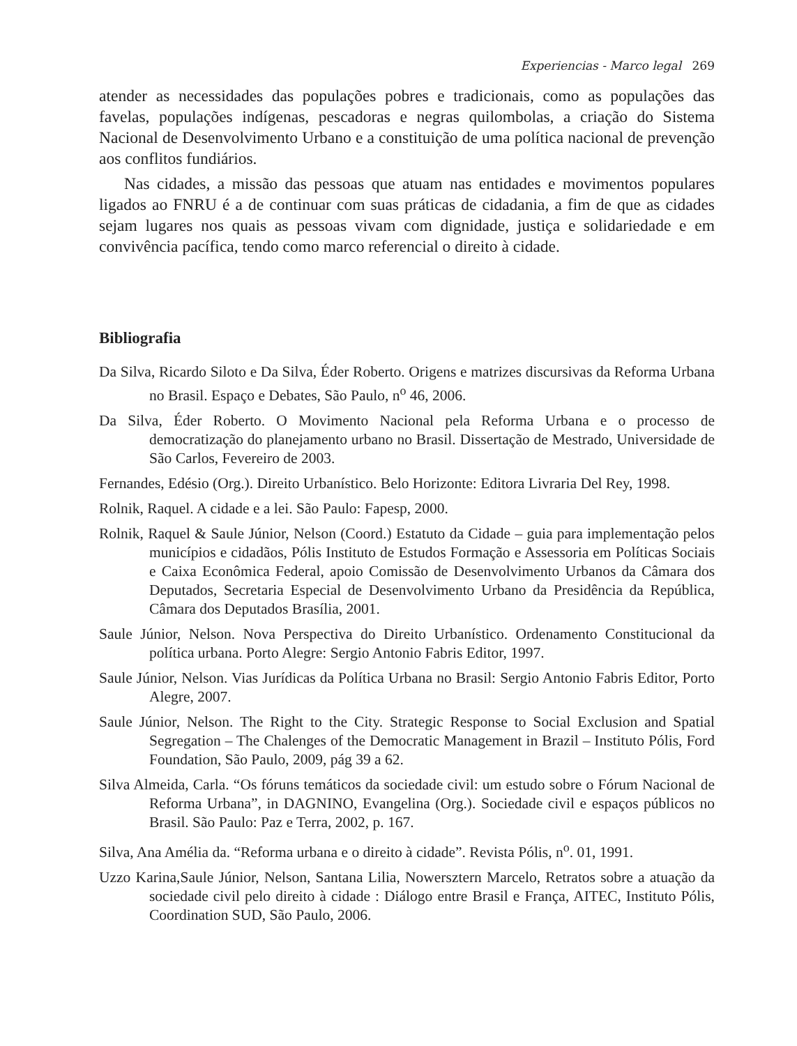Experiencias - Marco legal 269
atender as necessidades das populações pobres e tradicionais, como as populações das favelas, populações indígenas, pescadoras e negras quilombolas, a criação do Sistema Nacional de Desenvolvimento Urbano e a constituição de uma política nacional de prevenção aos conflitos fundiários.
Nas cidades, a missão das pessoas que atuam nas entidades e movimentos populares ligados ao FNRU é a de continuar com suas práticas de cidadania, a fim de que as cidades sejam lugares nos quais as pessoas vivam com dignidade, justiça e solidariedade e em convivência pacífica, tendo como marco referencial o direito à cidade.
Bibliografia
Da Silva, Ricardo Siloto e Da Silva, Éder Roberto. Origens e matrizes discursivas da Reforma Urbana no Brasil. Espaço e Debates, São Paulo, n<sup>o</sup> 46, 2006.
Da Silva, Éder Roberto. O Movimento Nacional pela Reforma Urbana e o processo de democratização do planejamento urbano no Brasil. Dissertação de Mestrado, Universidade de São Carlos, Fevereiro de 2003.
Fernandes, Edésio (Org.). Direito Urbanístico. Belo Horizonte: Editora Livraria Del Rey, 1998.
Rolnik, Raquel. A cidade e a lei. São Paulo: Fapesp, 2000.
Rolnik, Raquel & Saule Júnior, Nelson (Coord.) Estatuto da Cidade – guia para implementação pelos municípios e cidadãos, Pólis Instituto de Estudos Formação e Assessoria em Políticas Sociais e Caixa Econômica Federal, apoio Comissão de Desenvolvimento Urbanos da Câmara dos Deputados, Secretaria Especial de Desenvolvimento Urbano da Presidência da República, Câmara dos Deputados Brasília, 2001.
Saule Júnior, Nelson. Nova Perspectiva do Direito Urbanístico. Ordenamento Constitucional da política urbana. Porto Alegre: Sergio Antonio Fabris Editor, 1997.
Saule Júnior, Nelson. Vias Jurídicas da Política Urbana no Brasil: Sergio Antonio Fabris Editor, Porto Alegre, 2007.
Saule Júnior, Nelson. The Right to the City. Strategic Response to Social Exclusion and Spatial Segregation – The Chalenges of the Democratic Management in Brazil – Instituto Pólis, Ford Foundation, São Paulo, 2009, pág 39 a 62.
Silva Almeida, Carla. “Os fóruns temáticos da sociedade civil: um estudo sobre o Fórum Nacional de Reforma Urbana”, in DAGNINO, Evangelina (Org.). Sociedade civil e espaços públicos no Brasil. São Paulo: Paz e Terra, 2002, p. 167.
Silva, Ana Amélia da. “Reforma urbana e o direito à cidade”. Revista Pólis, n<sup>o</sup>. 01, 1991.
Uzzo Karina,Saule Júnior, Nelson, Santana Lilia, Nowersztern Marcelo, Retratos sobre a atuação da sociedade civil pelo direito à cidade : Diálogo entre Brasil e França, AITEC, Instituto Pólis, Coordination SUD, São Paulo, 2006.